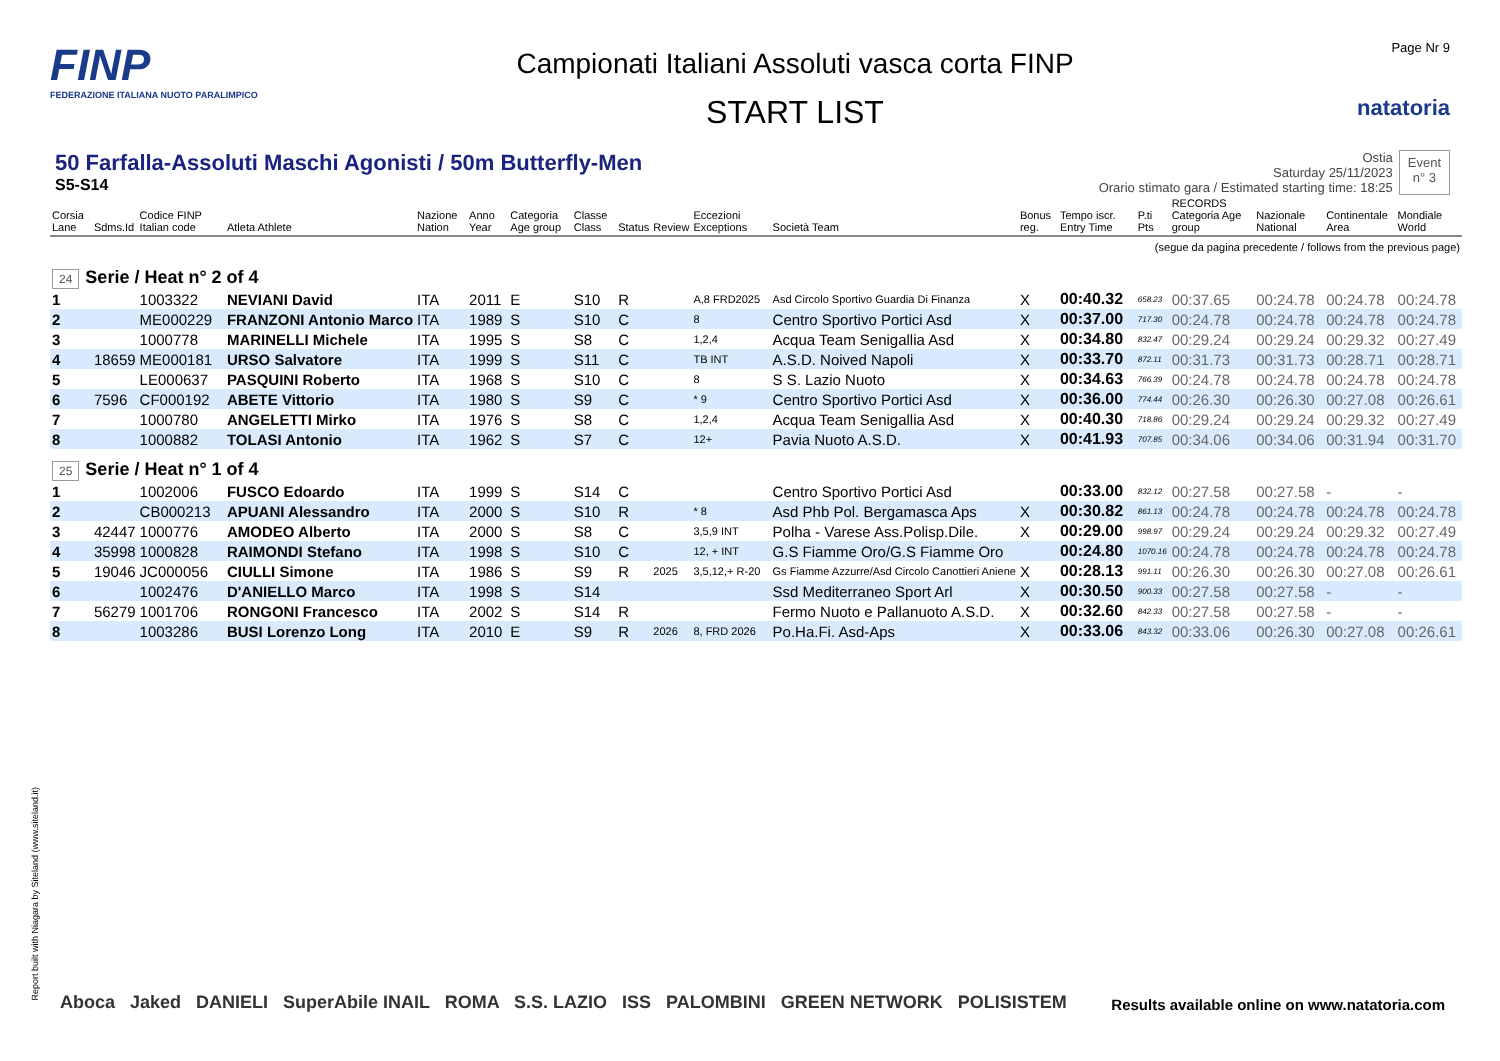FINP
FEDERAZIONE ITALIANA NUOTO PARALIMPICO
Campionati Italiani Assoluti vasca corta FINP
START LIST
Page Nr 9
natatoria
50 Farfalla-Assoluti Maschi Agonisti / 50m Butterfly-Men
S5-S14
Ostia
Saturday 25/11/2023
Orario stimato gara / Estimated starting time: 18:25
Event
n° 3
| Corsia Lane | Sdms.Id | Codice FINP Italian code | Atleta Athlete | Nazione Nation | Anno Year | Categoria Age group | Classe Class | Status | Review | Eccezioni Exceptions | Società Team | Bonus reg. | Tempo iscr. Entry Time | P.ti Pts | RECORDS Categoria Age group | Nazionale National | Continentale Area | Mondiale World |
| --- | --- | --- | --- | --- | --- | --- | --- | --- | --- | --- | --- | --- | --- | --- | --- | --- | --- | --- |
| (segue da pagina precedente / follows from the previous page) | | | | | | | | | | | | | | | | | | |
| 24 Serie / Heat n° 2 of 4 | | | | | | | | | | | | | | | | | | |
| 1 | | 1003322 | NEVIANI David | ITA | 2011 | E | S10 | R | | A,8 FRD2025 | Asd Circolo Sportivo Guardia Di Finanza | X | 00:40.32 | 658.23 | 00:37.65 | 00:24.78 | 00:24.78 | 00:24.78 |
| 2 | | ME000229 | FRANZONI Antonio Marco | ITA | 1989 | S | S10 | C | | 8 | Centro Sportivo Portici Asd | X | 00:37.00 | 717.30 | 00:24.78 | 00:24.78 | 00:24.78 | 00:24.78 |
| 3 | | 1000778 | MARINELLI Michele | ITA | 1995 | S | S8 | C | | 1,2,4 | Acqua Team Senigallia Asd | X | 00:34.80 | 832.47 | 00:29.24 | 00:29.24 | 00:29.32 | 00:27.49 |
| 4 | 18659 | ME000181 | URSO Salvatore | ITA | 1999 | S | S11 | C | | TB INT | A.S.D. Noived Napoli | X | 00:33.70 | 872.11 | 00:31.73 | 00:31.73 | 00:28.71 | 00:28.71 |
| 5 | | LE000637 | PASQUINI Roberto | ITA | 1968 | S | S10 | C | | 8 | S S. Lazio Nuoto | X | 00:34.63 | 766.39 | 00:24.78 | 00:24.78 | 00:24.78 | 00:24.78 |
| 6 | 7596 | CF000192 | ABETE Vittorio | ITA | 1980 | S | S9 | C | | * 9 | Centro Sportivo Portici Asd | X | 00:36.00 | 774.44 | 00:26.30 | 00:26.30 | 00:27.08 | 00:26.61 |
| 7 | | 1000780 | ANGELETTI Mirko | ITA | 1976 | S | S8 | C | | 1,2,4 | Acqua Team Senigallia Asd | X | 00:40.30 | 718.86 | 00:29.24 | 00:29.24 | 00:29.32 | 00:27.49 |
| 8 | | 1000882 | TOLASI Antonio | ITA | 1962 | S | S7 | C | | 12+ | Pavia Nuoto A.S.D. | X | 00:41.93 | 707.85 | 00:34.06 | 00:34.06 | 00:31.94 | 00:31.70 |
| 25 Serie / Heat n° 1 of 4 | | | | | | | | | | | | | | | | | | |
| 1 | | 1002006 | FUSCO Edoardo | ITA | 1999 | S | S14 | C | | | Centro Sportivo Portici Asd | | 00:33.00 | 832.12 | 00:27.58 | 00:27.58 | - | - |
| 2 | | CB000213 | APUANI Alessandro | ITA | 2000 | S | S10 | R | | * 8 | Asd Phb Pol. Bergamasca Aps | X | 00:30.82 | 861.13 | 00:24.78 | 00:24.78 | 00:24.78 | 00:24.78 |
| 3 | 42447 | 1000776 | AMODEO Alberto | ITA | 2000 | S | S8 | C | | 3,5,9 INT | Polha - Varese Ass.Polisp.Dile. | X | 00:29.00 | 998.97 | 00:29.24 | 00:29.24 | 00:29.32 | 00:27.49 |
| 4 | 35998 | 1000828 | RAIMONDI Stefano | ITA | 1998 | S | S10 | C | | 12, + INT | G.S Fiamme Oro/G.S Fiamme Oro | | 00:24.80 | 1070.16 | 00:24.78 | 00:24.78 | 00:24.78 | 00:24.78 |
| 5 | 19046 | JC000056 | CIULLI Simone | ITA | 1986 | S | S9 | R | 2025 | 3,5,12,+ R-20 | Gs Fiamme Azzurre/Asd Circolo Canottieri Aniene | X | 00:28.13 | 991.11 | 00:26.30 | 00:26.30 | 00:27.08 | 00:26.61 |
| 6 | | 1002476 | D'ANIELLO Marco | ITA | 1998 | S | S14 | | | | Ssd Mediterraneo Sport Arl | X | 00:30.50 | 900.33 | 00:27.58 | 00:27.58 | - | - |
| 7 | 56279 | 1001706 | RONGONI Francesco | ITA | 2002 | S | S14 | R | | | Fermo Nuoto e Pallanuoto A.S.D. | X | 00:32.60 | 842.33 | 00:27.58 | 00:27.58 | - | - |
| 8 | | 1003286 | BUSI Lorenzo Long | ITA | 2010 | E | S9 | R | 2026 | 8, FRD 2026 | Po.Ha.Fi. Asd-Aps | X | 00:33.06 | 843.32 | 00:33.06 | 00:26.30 | 00:27.08 | 00:26.61 |
Report built with Niagara by Siteland (www.siteland.it)
Aboca Jaked DANIELI SuperAbile INAIL ROMA S.S. LAZIO ISS PALOMBINI GREEN NETWORK POLISISTEM
Results available online on www.natatoria.com